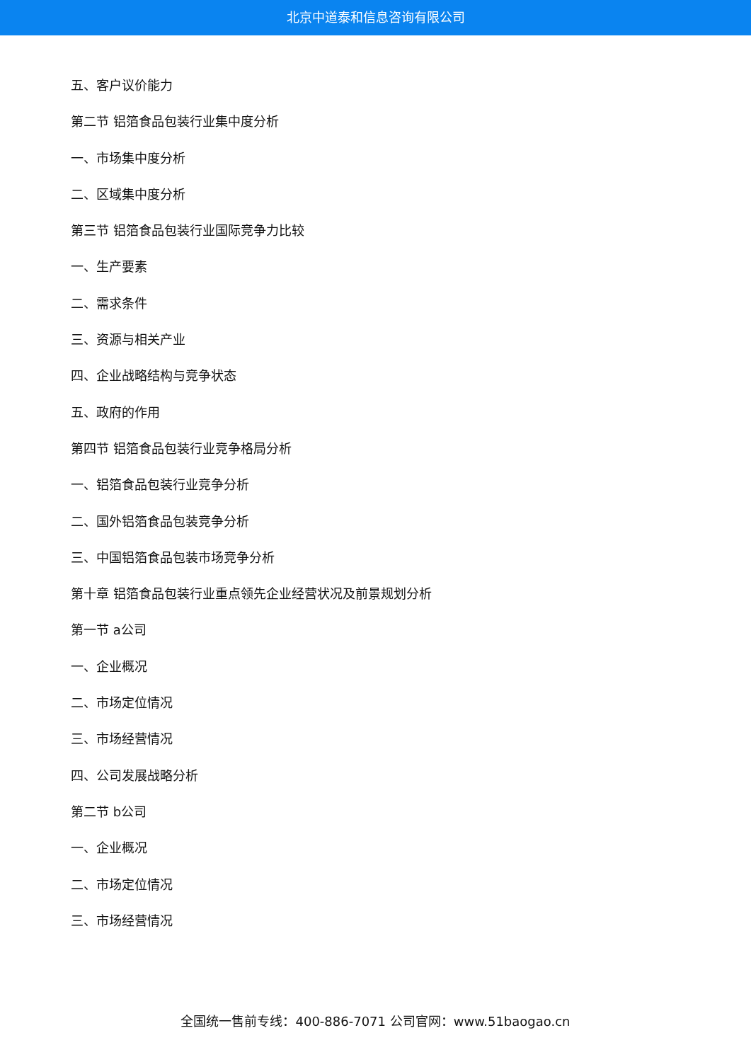北京中道泰和信息咨询有限公司
五、客户议价能力
第二节 铝箔食品包装行业集中度分析
一、市场集中度分析
二、区域集中度分析
第三节 铝箔食品包装行业国际竞争力比较
一、生产要素
二、需求条件
三、资源与相关产业
四、企业战略结构与竞争状态
五、政府的作用
第四节 铝箔食品包装行业竞争格局分析
一、铝箔食品包装行业竞争分析
二、国外铝箔食品包装竞争分析
三、中国铝箔食品包装市场竞争分析
第十章 铝箔食品包装行业重点领先企业经营状况及前景规划分析
第一节 a公司
一、企业概况
二、市场定位情况
三、市场经营情况
四、公司发展战略分析
第二节 b公司
一、企业概况
二、市场定位情况
三、市场经营情况
全国统一售前专线：400-886-7071 公司官网：www.51baogao.cn